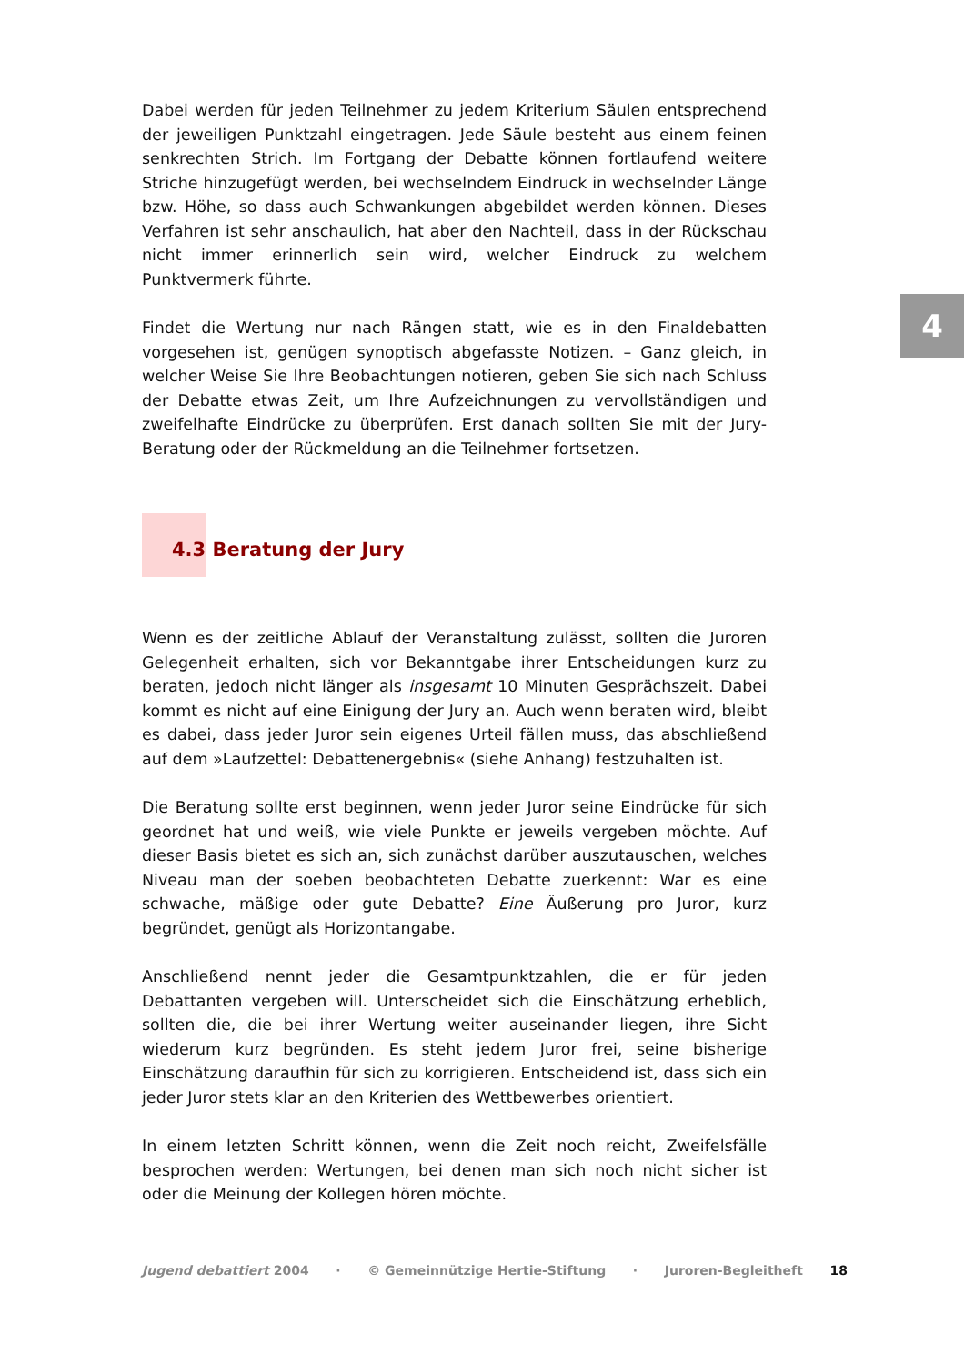4
Dabei werden für jeden Teilnehmer zu jedem Kriterium Säulen entsprechend der jeweiligen Punktzahl eingetragen. Jede Säule besteht aus einem feinen senkrechten Strich. Im Fortgang der Debatte können fortlaufend weitere Striche hinzugefügt werden, bei wechselndem Eindruck in wechselnder Länge bzw. Höhe, so dass auch Schwankungen abgebildet werden können. Dieses Verfahren ist sehr anschaulich, hat aber den Nachteil, dass in der Rückschau nicht immer erinnerlich sein wird, welcher Eindruck zu welchem Punktvermerk führte.
Findet die Wertung nur nach Rängen statt, wie es in den Finaldebatten vorgesehen ist, genügen synoptisch abgefasste Notizen. – Ganz gleich, in welcher Weise Sie Ihre Beobachtungen notieren, geben Sie sich nach Schluss der Debatte etwas Zeit, um Ihre Aufzeichnungen zu vervollständigen und zweifelhafte Eindrücke zu überprüfen. Erst danach sollten Sie mit der Jury-Beratung oder der Rückmeldung an die Teilnehmer fortsetzen.
4.3 Beratung der Jury
Wenn es der zeitliche Ablauf der Veranstaltung zulässt, sollten die Juroren Gelegenheit erhalten, sich vor Bekanntgabe ihrer Entscheidungen kurz zu beraten, jedoch nicht länger als insgesamt 10 Minuten Gesprächszeit. Dabei kommt es nicht auf eine Einigung der Jury an. Auch wenn beraten wird, bleibt es dabei, dass jeder Juror sein eigenes Urteil fällen muss, das abschließend auf dem »Laufzettel: Debattenergebnis« (siehe Anhang) festzuhalten ist.
Die Beratung sollte erst beginnen, wenn jeder Juror seine Eindrücke für sich geordnet hat und weiß, wie viele Punkte er jeweils vergeben möchte. Auf dieser Basis bietet es sich an, sich zunächst darüber auszutauschen, welches Niveau man der soeben beobachteten Debatte zuerkennt: War es eine schwache, mäßige oder gute Debatte? Eine Äußerung pro Juror, kurz begründet, genügt als Horizontangabe.
Anschließend nennt jeder die Gesamtpunktzahlen, die er für jeden Debattanten vergeben will. Unterscheidet sich die Einschätzung erheblich, sollten die, die bei ihrer Wertung weiter auseinander liegen, ihre Sicht wiederum kurz begründen. Es steht jedem Juror frei, seine bisherige Einschätzung daraufhin für sich zu korrigieren. Entscheidend ist, dass sich ein jeder Juror stets klar an den Kriterien des Wettbewerbes orientiert.
In einem letzten Schritt können, wenn die Zeit noch reicht, Zweifelsfälle besprochen werden: Wertungen, bei denen man sich noch nicht sicher ist oder die Meinung der Kollegen hören möchte.
Jugend debattiert 2004 · © Gemeinnützige Hertie-Stiftung · Juroren-Begleitheft 18